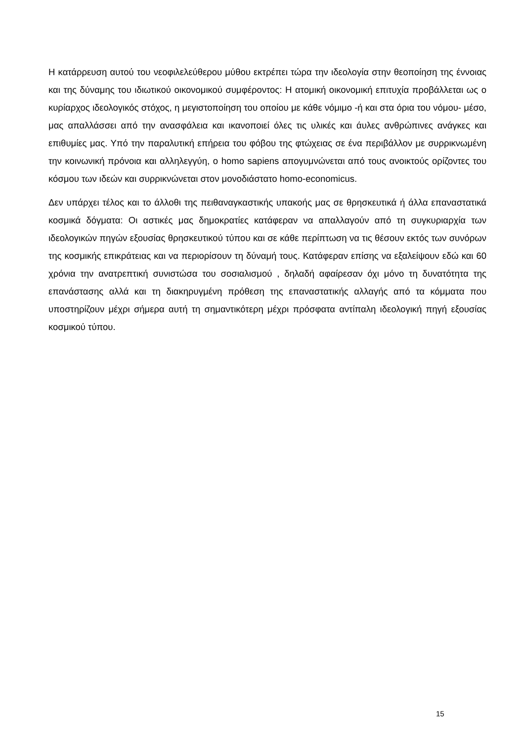Η κατάρρευση αυτού του νεοφιλελεύθερου μύθου εκτρέπει τώρα την ιδεολογία στην θεοποίηση της έννοιας και της δύναμης του ιδιωτικού οικονομικού συμφέροντος: Η ατομική οικονομική επιτυχία προβάλλεται ως ο κυρίαρχος ιδεολογικός στόχος, η μεγιστοποίηση του οποίου με κάθε νόμιμο -ή και στα όρια του νόμου- μέσο, μας απαλλάσσει από την ανασφάλεια και ικανοποιεί όλες τις υλικές και άυλες ανθρώπινες ανάγκες και επιθυμίες μας. Υπό την παραλυτική επήρεια του φόβου της φτώχειας σε ένα περιβάλλον με συρρικνωμένη την κοινωνική πρόνοια και αλληλεγγύη, ο homo sapiens απογυμνώνεται από τους ανοικτούς ορίζοντες του κόσμου των ιδεών και συρρικνώνεται στον μονοδιάστατο homo-economicus.
Δεν υπάρχει τέλος και το άλλοθι της πειθαναγκαστικής υπακοής μας σε θρησκευτικά ή άλλα επαναστατικά κοσμικά δόγματα: Οι αστικές μας δημοκρατίες κατάφεραν να απαλλαγούν από τη συγκυριαρχία των ιδεολογικών πηγών εξουσίας θρησκευτικού τύπου και σε κάθε περίπτωση να τις θέσουν εκτός των συνόρων της κοσμικής επικράτειας και να περιορίσουν τη δύναμή τους. Κατάφεραν επίσης να εξαλείψουν εδώ και 60 χρόνια την ανατρεπτική συνιστώσα του σοσιαλισμού , δηλαδή αφαίρεσαν όχι μόνο τη δυνατότητα της επανάστασης αλλά και τη διακηρυγμένη πρόθεση της επαναστατικής αλλαγής από τα κόμματα που υποστηρίζουν μέχρι σήμερα αυτή τη σημαντικότερη μέχρι πρόσφατα αντίπαλη ιδεολογική πηγή εξουσίας κοσμικού τύπου.
15